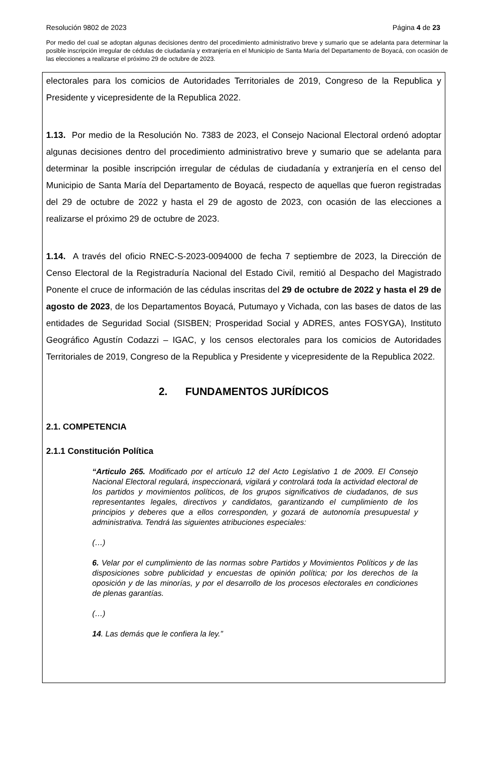Resolución 9802 de 2023 Página 4 de 23
Por medio del cual se adoptan algunas decisiones dentro del procedimiento administrativo breve y sumario que se adelanta para determinar la posible inscripción irregular de cédulas de ciudadanía y extranjería en el Municipio de Santa María del Departamento de Boyacá, con ocasión de las elecciones a realizarse el próximo 29 de octubre de 2023.
electorales para los comicios de Autoridades Territoriales de 2019, Congreso de la Republica y Presidente y vicepresidente de la Republica 2022.
1.13. Por medio de la Resolución No. 7383 de 2023, el Consejo Nacional Electoral ordenó adoptar algunas decisiones dentro del procedimiento administrativo breve y sumario que se adelanta para determinar la posible inscripción irregular de cédulas de ciudadanía y extranjería en el censo del Municipio de Santa María del Departamento de Boyacá, respecto de aquellas que fueron registradas del 29 de octubre de 2022 y hasta el 29 de agosto de 2023, con ocasión de las elecciones a realizarse el próximo 29 de octubre de 2023.
1.14. A través del oficio RNEC-S-2023-0094000 de fecha 7 septiembre de 2023, la Dirección de Censo Electoral de la Registraduría Nacional del Estado Civil, remitió al Despacho del Magistrado Ponente el cruce de información de las cédulas inscritas del 29 de octubre de 2022 y hasta el 29 de agosto de 2023, de los Departamentos Boyacá, Putumayo y Vichada, con las bases de datos de las entidades de Seguridad Social (SISBEN; Prosperidad Social y ADRES, antes FOSYGA), Instituto Geográfico Agustín Codazzi – IGAC, y los censos electorales para los comicios de Autoridades Territoriales de 2019, Congreso de la Republica y Presidente y vicepresidente de la Republica 2022.
2. FUNDAMENTOS JURÍDICOS
2.1. COMPETENCIA
2.1.1 Constitución Política
“Articulo 265. Modificado por el artículo 12 del Acto Legislativo 1 de 2009. El Consejo Nacional Electoral regulará, inspeccionará, vigilará y controlará toda la actividad electoral de los partidos y movimientos políticos, de los grupos significativos de ciudadanos, de sus representantes legales, directivos y candidatos, garantizando el cumplimiento de los principios y deberes que a ellos corresponden, y gozará de autonomía presupuestal y administrativa. Tendrá las siguientes atribuciones especiales:
(…)
6. Velar por el cumplimiento de las normas sobre Partidos y Movimientos Políticos y de las disposiciones sobre publicidad y encuestas de opinión política; por los derechos de la oposición y de las minorías, y por el desarrollo de los procesos electorales en condiciones de plenas garantías.
(…)
14. Las demás que le confiera la ley.”